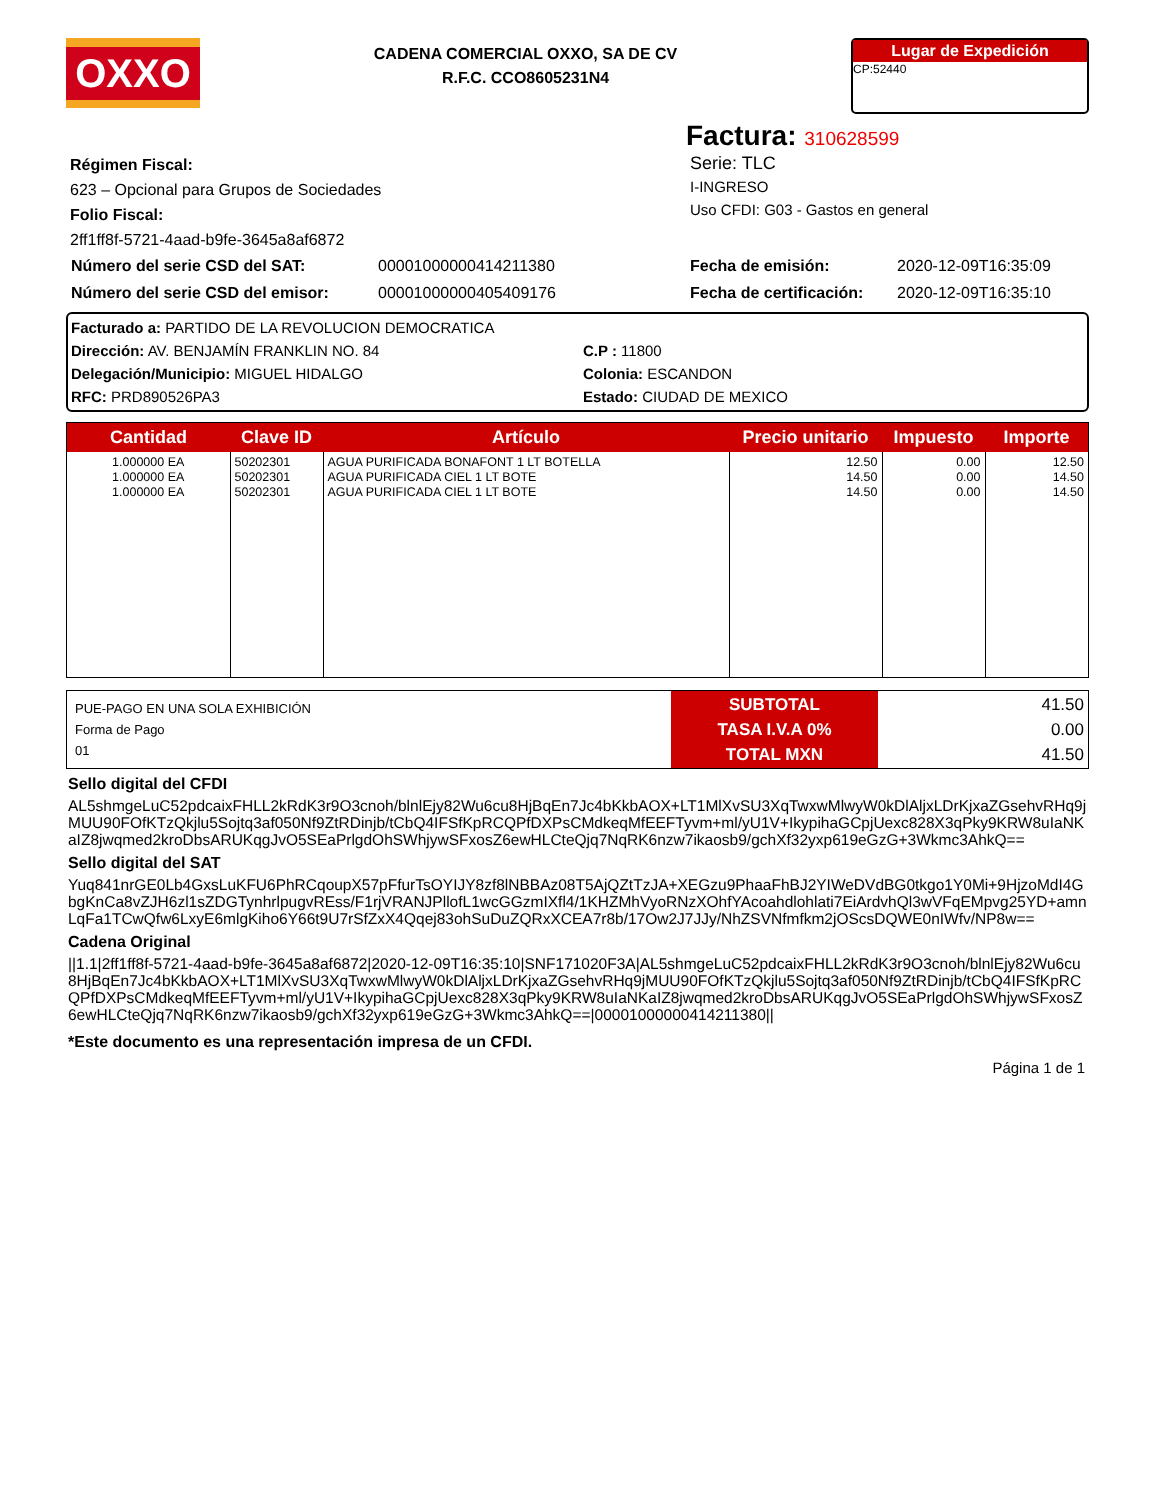OXXO
CADENA COMERCIAL OXXO, SA DE CV
R.F.C. CCO8605231N4
Lugar de Expedición
CP:52440
Factura: 310628599
Régimen Fiscal:
623 – Opcional para Grupos de Sociedades
Folio Fiscal:
2ff1ff8f-5721-4aad-b9fe-3645a8af6872
Serie: TLC
I-INGRESO
Uso CFDI: G03 - Gastos en general
| Número del serie CSD del SAT: | 00001000000414211380 | Fecha de emisión: | 2020-12-09T16:35:09 |
| Número del serie CSD del emisor: | 00001000000405409176 | Fecha de certificación: | 2020-12-09T16:35:10 |
Facturado a: PARTIDO DE LA REVOLUCION DEMOCRATICA
Dirección: AV. BENJAMÍN FRANKLIN NO. 84 C.P : 11800
Delegación/Municipio: MIGUEL HIDALGO Colonia: ESCANDON
RFC: PRD890526PA3 Estado: CIUDAD DE MEXICO
| Cantidad | Clave ID | Artículo | Precio unitario | Impuesto | Importe |
| --- | --- | --- | --- | --- | --- |
| 1.000000 EA 1.000000 EA 1.000000 EA | 50202301 50202301 50202301 | AGUA PURIFICADA BONAFONT 1 LT BOTELLA AGUA PURIFICADA CIEL 1 LT BOTE AGUA PURIFICADA CIEL 1 LT BOTE | 12.50 14.50 14.50 | 0.00 0.00 0.00 | 12.50 14.50 14.50 |
| PUE-PAGO EN UNA SOLA EXHIBICIÓN Forma de Pago 01 | SUBTOTAL TASA I.V.A 0% TOTAL MXN | 41.50 0.00 41.50 |
Sello digital del CFDI
AL5shmgeLuC52pdcaixFHLL2kRdK3r9O3cnoh/blnlEjy82Wu6cu8HjBqEn7Jc4bKkbAOX+LT1MlXvSU3XqTwxwMlwyW0kDlAljxLDrKjxaZGsehvRHq9jMUU90FOfKTzQkjlu5Sojtq3af050Nf9ZtRDinjb/tCbQ4IFSfKpRCQPfDXPsCMdkeqMfEEFTyvm+ml/yU1V+IkypihaGCpjUexc828X3qPky9KRW8uIaNKaIZ8jwqmed2kroDbsARUKqgJvO5SEaPrlgdOhSWhjywSFxosZ6ewHLCteQjq7NqRK6nzw7ikaosb9/gchXf32yxp619eGzG+3Wkmc3AhkQ==
Sello digital del SAT
Yuq841nrGE0Lb4GxsLuKFU6PhRCqoupX57pFfurTsOYIJY8zf8lNBBAz08T5AjQZtTzJA+XEGzu9PhaaFhBJ2YIWeDVdBG0tkgo1Y0Mi+9HjzoMdI4GbgKnCa8vZJH6zl1sZDGTynhrlpugvREss/F1rjVRANJPllofL1wcGGzmIXfl4/1KHZMhVyoRNzXOhfYAcoahdlohlati7EiArdvhQl3wVFqEMpvg25YD+amnLqFa1TCwQfw6LxyE6mlgKiho6Y66t9U7rSfZxX4Qqej83ohSuDuZQRxXCEA7r8b/17Ow2J7JJy/NhZSVNfmfkm2jOScsDQWE0nIWfv/NP8w==
Cadena Original
||1.1|2ff1ff8f-5721-4aad-b9fe-3645a8af6872|2020-12-09T16:35:10|SNF171020F3A|AL5shmgeLuC52pdcaixFHLL2kRdK3r9O3cnoh/blnlEjy82Wu6cu8HjBqEn7Jc4bKkbAOX+LT1MlXvSU3XqTwxwMlwyW0kDlAljxLDrKjxaZGsehvRHq9jMUU90FOfKTzQkjlu5Sojtq3af050Nf9ZtRDinjb/tCbQ4IFSfKpRCQPfDXPsCMdkeqMfEEFTyvm+ml/yU1V+IkypihaGCpjUexc828X3qPky9KRW8uIaNKaIZ8jwqmed2kroDbsARUKqgJvO5SEaPrlgdOhSWhjywSFxosZ6ewHLCteQjq7NqRK6nzw7ikaosb9/gchXf32yxp619eGzG+3Wkmc3AhkQ==|00001000000414211380||
*Este documento es una representación impresa de un CFDI.
Página 1 de 1